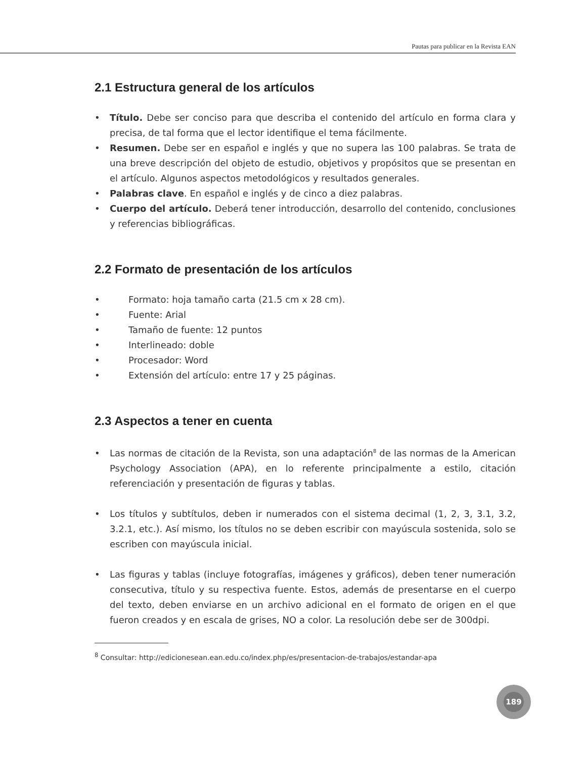Pautas para publicar en la Revista EAN
2.1 Estructura general de los artículos
• Título. Debe ser conciso para que describa el contenido del artículo en forma clara y precisa, de tal forma que el lector identifique el tema fácilmente.
• Resumen. Debe ser en español e inglés y que no supera las 100 palabras. Se trata de una breve descripción del objeto de estudio, objetivos y propósitos que se presentan en el artículo. Algunos aspectos metodológicos y resultados generales.
• Palabras clave. En español e inglés y de cinco a diez palabras.
• Cuerpo del artículo. Deberá tener introducción, desarrollo del contenido, conclusiones y referencias bibliográficas.
2.2 Formato de presentación de los artículos
• Formato: hoja tamaño carta (21.5 cm x 28 cm).
• Fuente: Arial
• Tamaño de fuente: 12 puntos
• Interlineado: doble
• Procesador: Word
• Extensión del artículo: entre 17 y 25 páginas.
2.3 Aspectos a tener en cuenta
• Las normas de citación de la Revista, son una adaptación<sup>8</sup> de las normas de la American Psychology Association (APA), en lo referente principalmente a estilo, citación referenciación y presentación de figuras y tablas.
• Los títulos y subtítulos, deben ir numerados con el sistema decimal (1, 2, 3, 3.1, 3.2, 3.2.1, etc.). Así mismo, los títulos no se deben escribir con mayúscula sostenida, solo se escriben con mayúscula inicial.
• Las figuras y tablas (incluye fotografías, imágenes y gráficos), deben tener numeración consecutiva, título y su respectiva fuente. Estos, además de presentarse en el cuerpo del texto, deben enviarse en un archivo adicional en el formato de origen en el que fueron creados y en escala de grises, NO a color. La resolución debe ser de 300dpi.
<sup>8</sup> Consultar: http://edicionesean.ean.edu.co/index.php/es/presentacion-de-trabajos/estandar-apa
189